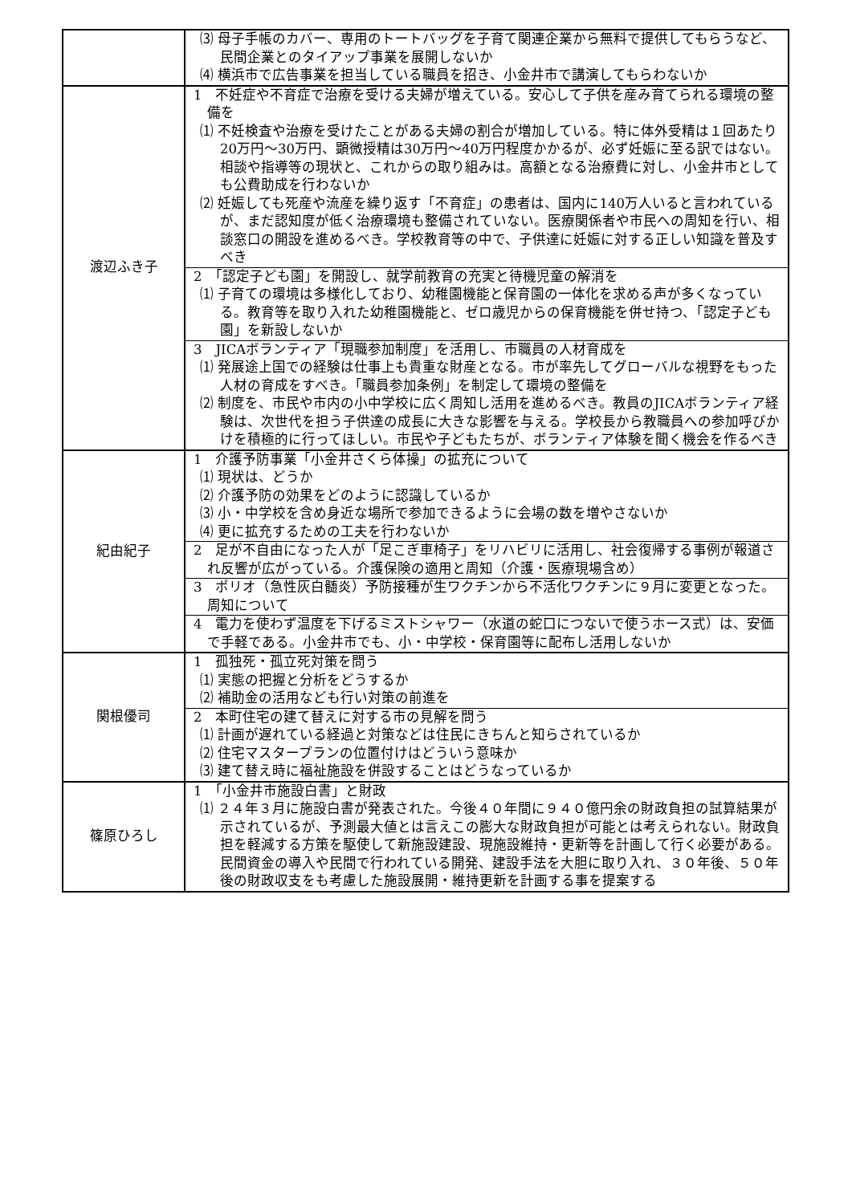| | ⑶ 母子手帳のカバー、専用のトートバッグを子育て関連企業から無料で提供してもらうなど、民間企業とのタイアップ事業を展開しないか ⑷ 横浜市で広告事業を担当している職員を招き、小金井市で講演してもらわないか |
| 渡辺ふき子 | 1 不妊症や不育症で治療を受ける夫婦が増えている。安心して子供を産み育てられる環境の整備を ⑴ 不妊検査や治療を受けたことがある夫婦の割合が増加している。特に体外受精は１回あたり20万円～30万円、顕微授精は30万円～40万円程度かかるが、必ず妊娠に至る訳ではない。相談や指導等の現状と、これからの取り組みは。高額となる治療費に対し、小金井市としても公費助成を行わないか ⑵ 妊娠しても死産や流産を繰り返す「不育症」の患者は、国内に140万人いると言われているが、まだ認知度が低く治療環境も整備されていない。医療関係者や市民への周知を行い、相談窓口の開設を進めるべき。学校教育等の中で、子供達に妊娠に対する正しい知識を普及すべき |
| | 2 「認定子ども園」を開設し、就学前教育の充実と待機児童の解消を ⑴ 子育ての環境は多様化しており、幼稚園機能と保育園の一体化を求める声が多くなっている。教育等を取り入れた幼稚園機能と、ゼロ歳児からの保育機能を併せ持つ、「認定子ども園」を新設しないか |
| | 3 JICAボランティア「現職参加制度」を活用し、市職員の人材育成を ⑴ 発展途上国での経験は仕事上も貴重な財産となる。市が率先してグローバルな視野をもった人材の育成をすべき。「職員参加条例」を制定して環境の整備を ⑵ 制度を、市民や市内の小中学校に広く周知し活用を進めるべき。教員のJICAボランティア経験は、次世代を担う子供達の成長に大きな影響を与える。学校長から教職員への参加呼びかけを積極的に行ってほしい。市民や子どもたちが、ボランティア体験を聞く機会を作るべき |
| 紀由紀子 | 1 介護予防事業「小金井さくら体操」の拡充について ⑴ 現状は、どうか ⑵ 介護予防の効果をどのように認識しているか ⑶ 小・中学校を含め身近な場所で参加できるように会場の数を増やさないか ⑷ 更に拡充するための工夫を行わないか |
| | 2 足が不自由になった人が「足こぎ車椅子」をリハビリに活用し、社会復帰する事例が報道され反響が広がっている。介護保険の適用と周知（介護・医療現場含め） |
| | 3 ポリオ（急性灰白髄炎）予防接種が生ワクチンから不活化ワクチンに９月に変更となった。周知について |
| | 4 電力を使わず温度を下げるミストシャワー（水道の蛇口につないで使うホース式）は、安価で手軽である。小金井市でも、小・中学校・保育園等に配布し活用しないか |
| 関根優司 | 1 孤独死・孤立死対策を問う ⑴ 実態の把握と分析をどうするか ⑵ 補助金の活用なども行い対策の前進を |
| | 2 本町住宅の建て替えに対する市の見解を問う ⑴ 計画が遅れている経過と対策などは住民にきちんと知らされているか ⑵ 住宅マスタープランの位置付けはどういう意味か ⑶ 建て替え時に福祉施設を併設することはどうなっているか |
| 篠原ひろし | 1 「小金井市施設白書」と財政 ⑴ ２４年３月に施設白書が発表された。今後４０年間に９４０億円余の財政負担の試算結果が示されているが、予測最大値とは言えこの膨大な財政負担が可能とは考えられない。財政負担を軽減する方策を駆使して新施設建設、現施設維持・更新等を計画して行く必要がある。民間資金の導入や民間で行われている開発、建設手法を大胆に取り入れ、３０年後、５０年後の財政収支をも考慮した施設展開・維持更新を計画する事を提案する |